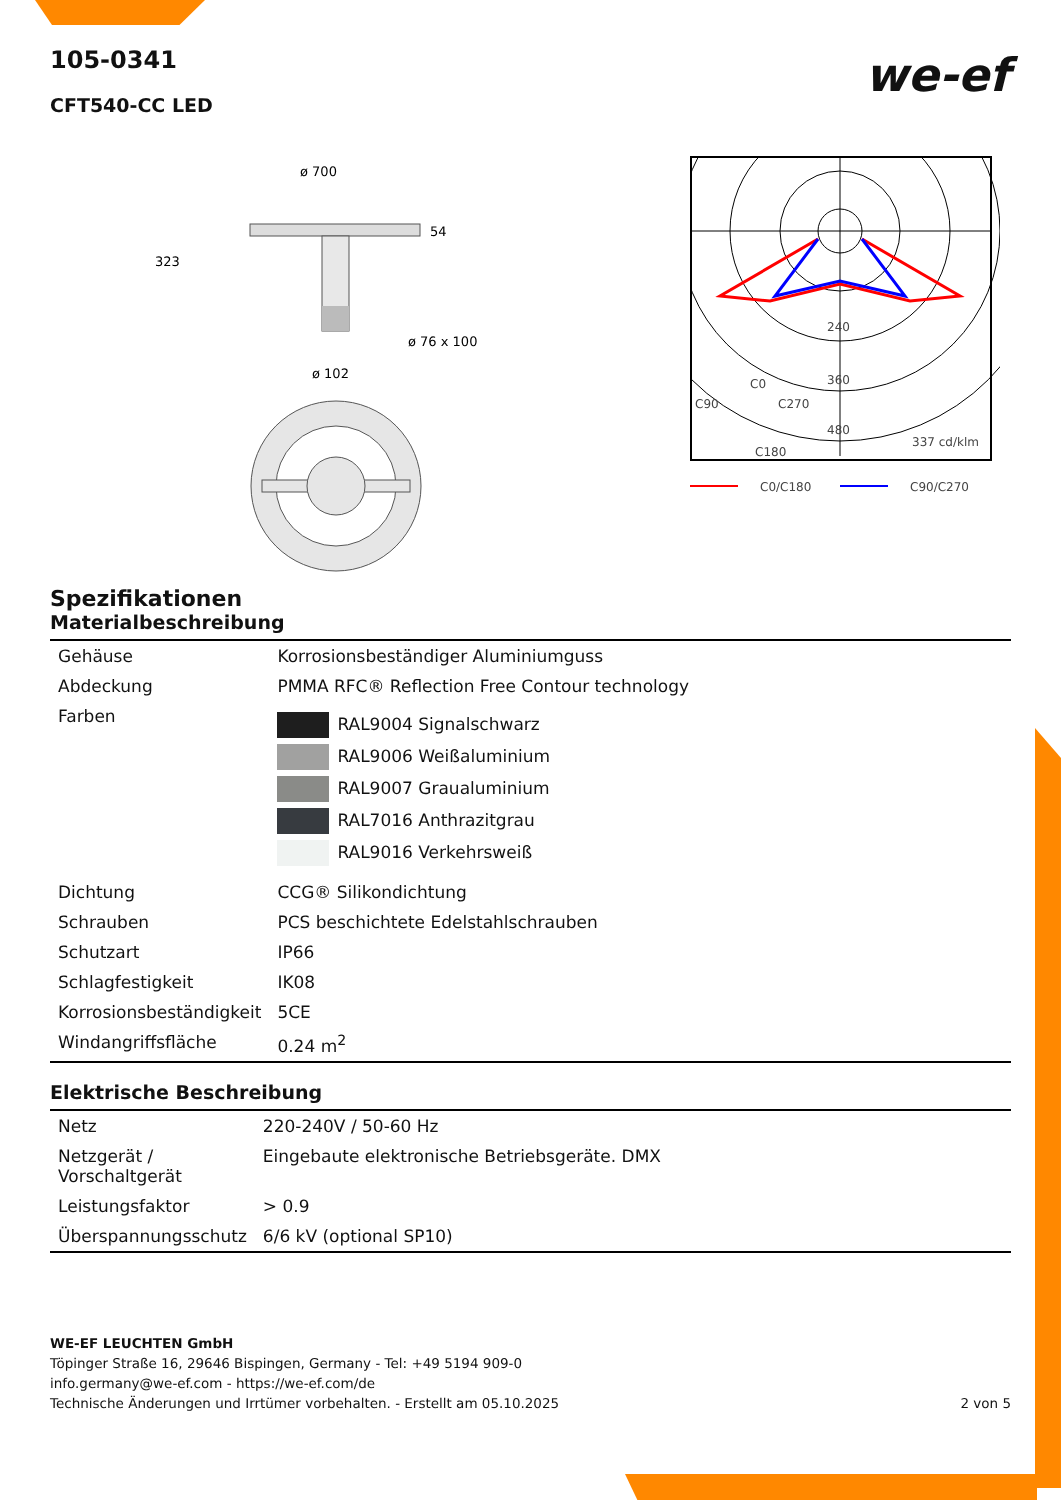we-ef
105-0341
CFT540-CC LED
ø 700
54
323
ø 76 x 100
ø 102
240
360
480
C0
C90
C270
C180
337 cd/klm
C0/C180
C90/C270
Spezifikationen
Materialbeschreibung
| Gehäuse | Korrosionsbeständiger Aluminiumguss |
| Abdeckung | PMMA RFC® Reflection Free Contour technology |
| Farben | RAL9004 Signalschwarz RAL9006 Weißaluminium RAL9007 Graualuminium RAL7016 Anthrazitgrau RAL9016 Verkehrsweiß |
| Dichtung | CCG® Silikondichtung |
| Schrauben | PCS beschichtete Edelstahlschrauben |
| Schutzart | IP66 |
| Schlagfestigkeit | IK08 |
| Korrosionsbeständigkeit | 5CE |
| Windangriffsfläche | 0.24 m<sup>2</sup> |
Elektrische Beschreibung
| Netz | 220-240V / 50-60 Hz |
| Netzgerät / Vorschaltgerät | Eingebaute elektronische Betriebsgeräte. DMX |
| Leistungsfaktor | > 0.9 |
| Überspannungsschutz | 6/6 kV (optional SP10) |
WE-EF LEUCHTEN GmbH
Töpinger Straße 16, 29646 Bispingen, Germany - Tel: +49 5194 909-0
info.germany@we-ef.com - https://we-ef.com/de
Technische Änderungen und Irrtümer vorbehalten. - Erstellt am 05.10.2025 2 von 5